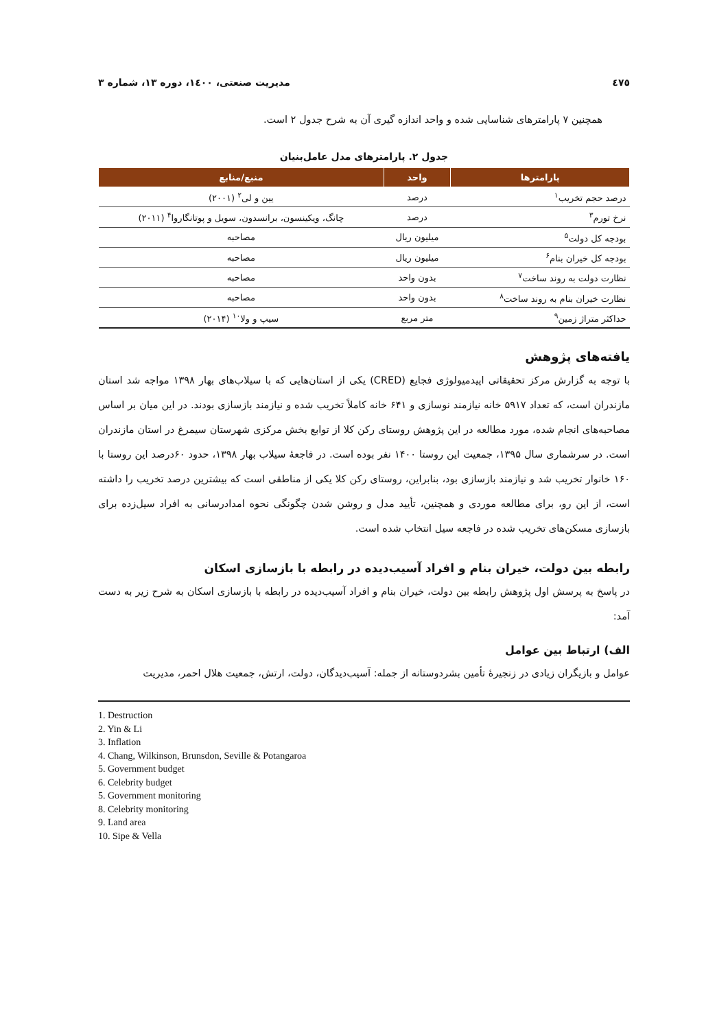٤٧٥ مدیریت صنعتی، ۱٤۰۰، دوره ۱۳، شماره ۳
همچنین ۷ پارامترهای شناسایی شده و واحد اندازه گیری آن به شرح جدول ۲ است.
جدول ۲. پارامترهای مدل عامل‌بنیان
| پارامترها | واحد | منبع/منابع |
| --- | --- | --- |
| درصد حجم تخریب<sup>۱</sup> | درصد | یین و لی<sup>۲</sup> (۲۰۰۱) |
| نرخ تورم<sup>۳</sup> | درصد | چانگ، ویکینسون، برانسدون، سویل و پوتانگاروا<sup>۴</sup> (۲۰۱۱) |
| بودجه کل دولت<sup>۵</sup> | میلیون ریال | مصاحبه |
| بودجه کل خیران بنام<sup>۶</sup> | میلیون ریال | مصاحبه |
| نظارت دولت به روند ساخت<sup>۷</sup> | بدون واحد | مصاحبه |
| نظارت خیران بنام به روند ساخت<sup>۸</sup> | بدون واحد | مصاحبه |
| حداکثر متراژ زمین<sup>۹</sup> | متر مربع | سیپ و ولا<sup>۱۰</sup> (۲۰۱۴) |
یافته‌های پژوهش
با توجه به گزارش مرکز تحقیقاتی اپیدمیولوژی فجایع (CRED) یکی از استان‌هایی که با سیلاب‌های بهار ۱۳۹۸ مواجه شد استان مازندران است، که تعداد ۵۹۱۷ خانه نیازمند نوسازی و ۶۴۱ خانه کاملاً تخریب شده و نیازمند بازسازی بودند. در این میان بر اساس مصاحبه‌های انجام شده، مورد مطالعه در این پژوهش روستای رکن کلا از توابع بخش مرکزی شهرستان سیمرغ در استان مازندران است. در سرشماری سال ۱۳۹۵، جمعیت این روستا ۱۴۰۰ نفر بوده است. در فاجعهٔ سیلاب بهار ۱۳۹۸، حدود ۶۰درصد این روستا با ۱۶۰ خانوار تخریب شد و نیازمند بازسازی بود، بنابراین، روستای رکن کلا یکی از مناطقی است که بیشترین درصد تخریب را داشته است، از این رو، برای مطالعه موردی و همچنین، تأیید مدل و روشن شدن چگونگی نحوه امدادرسانی به افراد سیل‌زده برای بازسازی مسکن‌های تخریب شده در فاجعه سیل انتخاب شده است.
رابطه بین دولت، خیران بنام و افراد آسیب‌دیده در رابطه با بازسازی اسکان
در پاسخ به پرسش اول پژوهش رابطه بین دولت، خیران بنام و افراد آسیب‌دیده در رابطه با بازسازی اسکان به شرح زیر به دست آمد:
الف) ارتباط بین عوامل
عوامل و بازیگران زیادی در زنجیرهٔ تأمین بشردوستانه از جمله: آسیب‌دیدگان، دولت، ارتش، جمعیت هلال احمر، مدیریت
1. Destruction
2. Yin & Li
3. Inflation
4. Chang, Wilkinson, Brunsdon, Seville & Potangaroa
5. Government budget
6. Celebrity budget
5. Government monitoring
8. Celebrity monitoring
9. Land area
10. Sipe & Vella